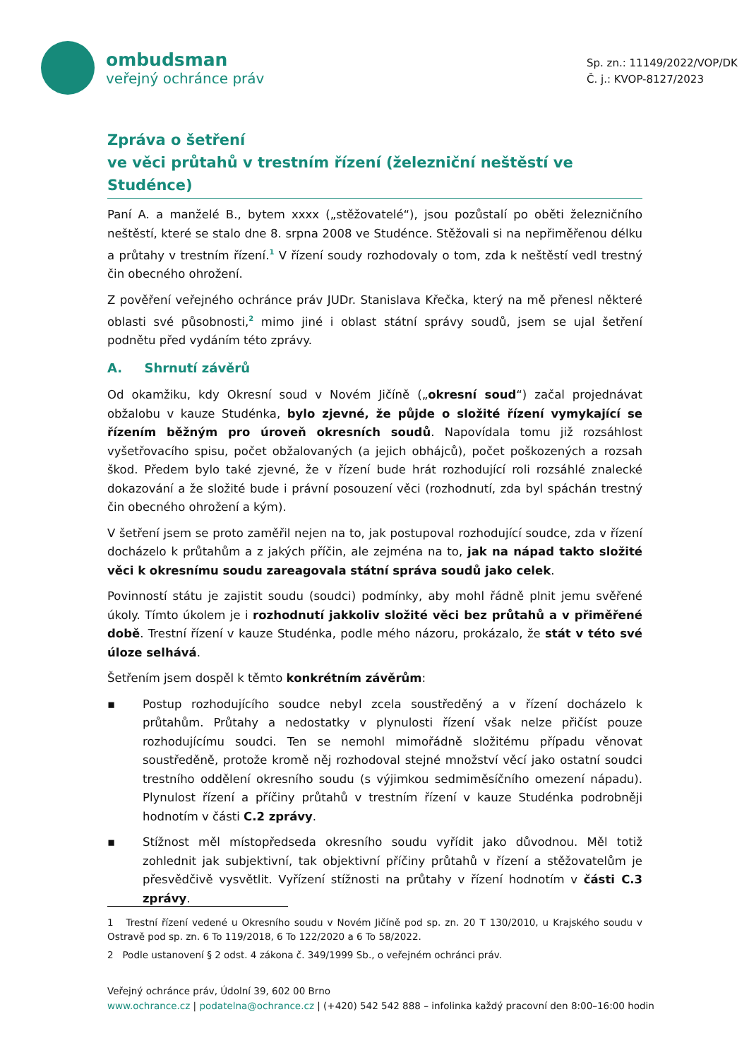ombudsman
veřejný ochránce práv
Sp. zn.: 11149/2022/VOP/DK
Č. j.: KVOP-8127/2023
Zpráva o šetření
ve věci průtahů v trestním řízení (železniční neštěstí ve Studénce)
Paní A. a manželé B., bytem xxxx („stěžovatelé“), jsou pozůstalí po oběti železničního neštěstí, které se stalo dne 8. srpna 2008 ve Studénce. Stěžovali si na nepřiměřenou délku a průtahy v trestním řízení.<sup>1</sup> V řízení soudy rozhodovaly o tom, zda k neštěstí vedl trestný čin obecného ohrožení.
Z pověření veřejného ochránce práv JUDr. Stanislava Křečka, který na mě přenesl některé oblasti své působnosti,<sup>2</sup> mimo jiné i oblast státní správy soudů, jsem se ujal šetření podnětu před vydáním této zprávy.
A. Shrnutí závěrů
Od okamžiku, kdy Okresní soud v Novém Jičíně („okresní soud“) začal projednávat obžalobu v kauze Studénka, bylo zjevné, že půjde o složité řízení vymykající se řízením běžným pro úroveň okresních soudů. Napovídala tomu již rozsáhlost vyšetřovacího spisu, počet obžalovaných (a jejich obhájců), počet poškozených a rozsah škod. Předem bylo také zjevné, že v řízení bude hrát rozhodující roli rozsáhlé znalecké dokazování a že složité bude i právní posouzení věci (rozhodnutí, zda byl spáchán trestný čin obecného ohrožení a kým).
V šetření jsem se proto zaměřil nejen na to, jak postupoval rozhodující soudce, zda v řízení docházelo k průtahům a z jakých příčin, ale zejména na to, jak na nápad takto složité věci k okresnímu soudu zareagovala státní správa soudů jako celek.
Povinností státu je zajistit soudu (soudci) podmínky, aby mohl řádně plnit jemu svěřené úkoly. Tímto úkolem je i rozhodnutí jakkoliv složité věci bez průtahů a v přiměřené době. Trestní řízení v kauze Studénka, podle mého názoru, prokázalo, že stát v této své úloze selhává.
Šetřením jsem dospěl k těmto konkrétním závěrům:
▪ Postup rozhodujícího soudce nebyl zcela soustředěný a v řízení docházelo k průtahům. Průtahy a nedostatky v plynulosti řízení však nelze přičíst pouze rozhodujícímu soudci. Ten se nemohl mimořádně složitému případu věnovat soustředěně, protože kromě něj rozhodoval stejné množství věcí jako ostatní soudci trestního oddělení okresního soudu (s výjimkou sedmiměsíčního omezení nápadu). Plynulost řízení a příčiny průtahů v trestním řízení v kauze Studénka podrobněji hodnotím v části C.2 zprávy.
▪ Stížnost měl místopředseda okresního soudu vyřídit jako důvodnou. Měl totiž zohlednit jak subjektivní, tak objektivní příčiny průtahů v řízení a stěžovatelům je přesvědčivě vysvětlit. Vyřízení stížnosti na průtahy v řízení hodnotím v části C.3 zprávy.
1 Trestní řízení vedené u Okresního soudu v Novém Jičíně pod sp. zn. 20 T 130/2010, u Krajského soudu v Ostravě pod sp. zn. 6 To 119/2018, 6 To 122/2020 a 6 To 58/2022.
2 Podle ustanovení § 2 odst. 4 zákona č. 349/1999 Sb., o veřejném ochránci práv.
Veřejný ochránce práv, Údolní 39, 602 00 Brno
www.ochrance.cz | podatelna@ochrance.cz | (+420) 542 542 888 – infolinka každý pracovní den 8:00–16:00 hodin